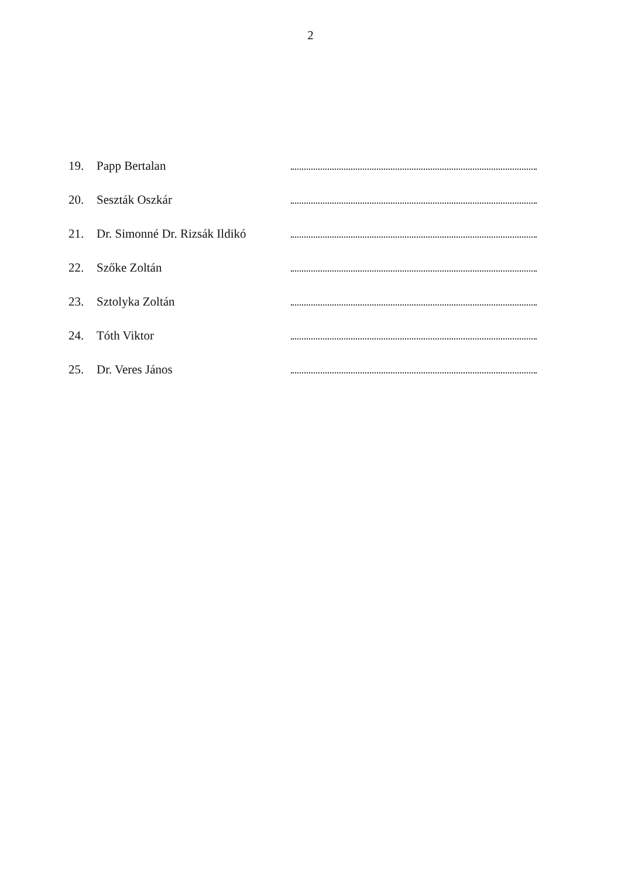2
19. Papp Bertalan
20. Seszták Oszkár
21. Dr. Simonné Dr. Rizsák Ildikó
22. Szőke Zoltán
23. Sztolyka Zoltán
24. Tóth Viktor
25. Dr. Veres János